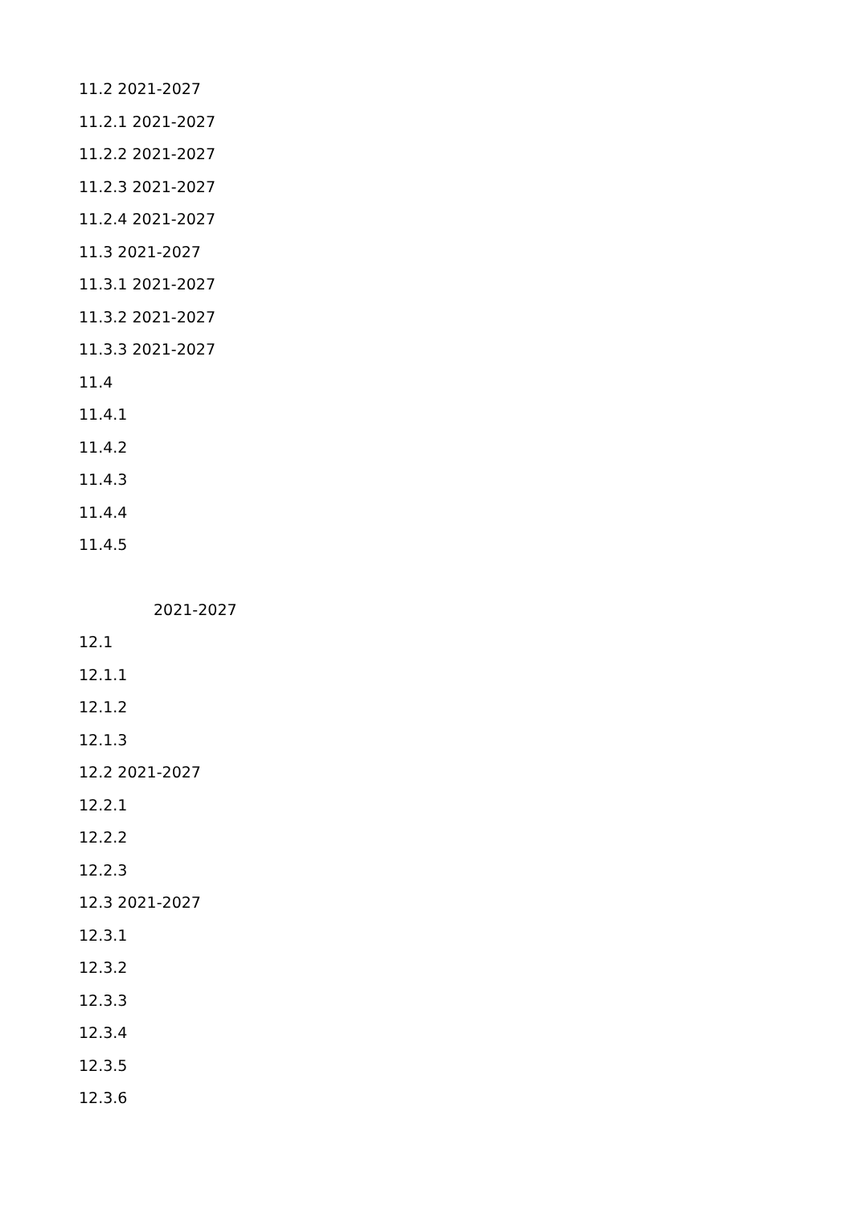11.2 2021-2027
11.2.1 2021-2027
11.2.2 2021-2027
11.2.3 2021-2027
11.2.4 2021-2027
11.3 2021-2027
11.3.1 2021-2027
11.3.2 2021-2027
11.3.3 2021-2027
11.4
11.4.1
11.4.2
11.4.3
11.4.4
11.4.5
2021-2027
12.1
12.1.1
12.1.2
12.1.3
12.2 2021-2027
12.2.1
12.2.2
12.2.3
12.3 2021-2027
12.3.1
12.3.2
12.3.3
12.3.4
12.3.5
12.3.6